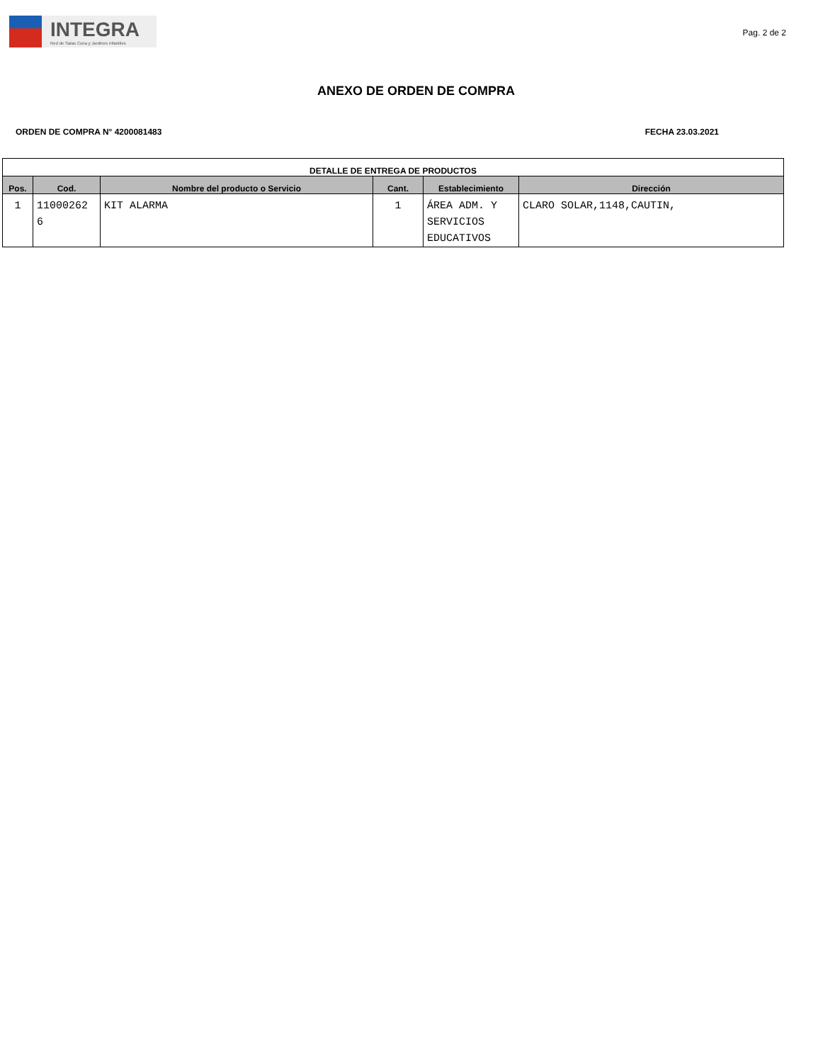INTEGRA
Red de Salas Cuna y Jardines Infantiles
Pag. 2 de 2
ANEXO DE ORDEN DE COMPRA
ORDEN DE COMPRA N° 4200081483 FECHA 23.03.2021
| DETALLE DE ENTREGA DE PRODUCTOS | | | | | |
| --- | --- | --- | --- | --- | --- |
| Pos. | Cod. | Nombre del producto o Servicio | Cant. | Establecimiento | Dirección |
| 1 | 11000262 6 | KIT ALARMA | 1 | ÁREA ADM. Y SERVICIOS EDUCATIVOS | CLARO SOLAR,1148,CAUTIN, |